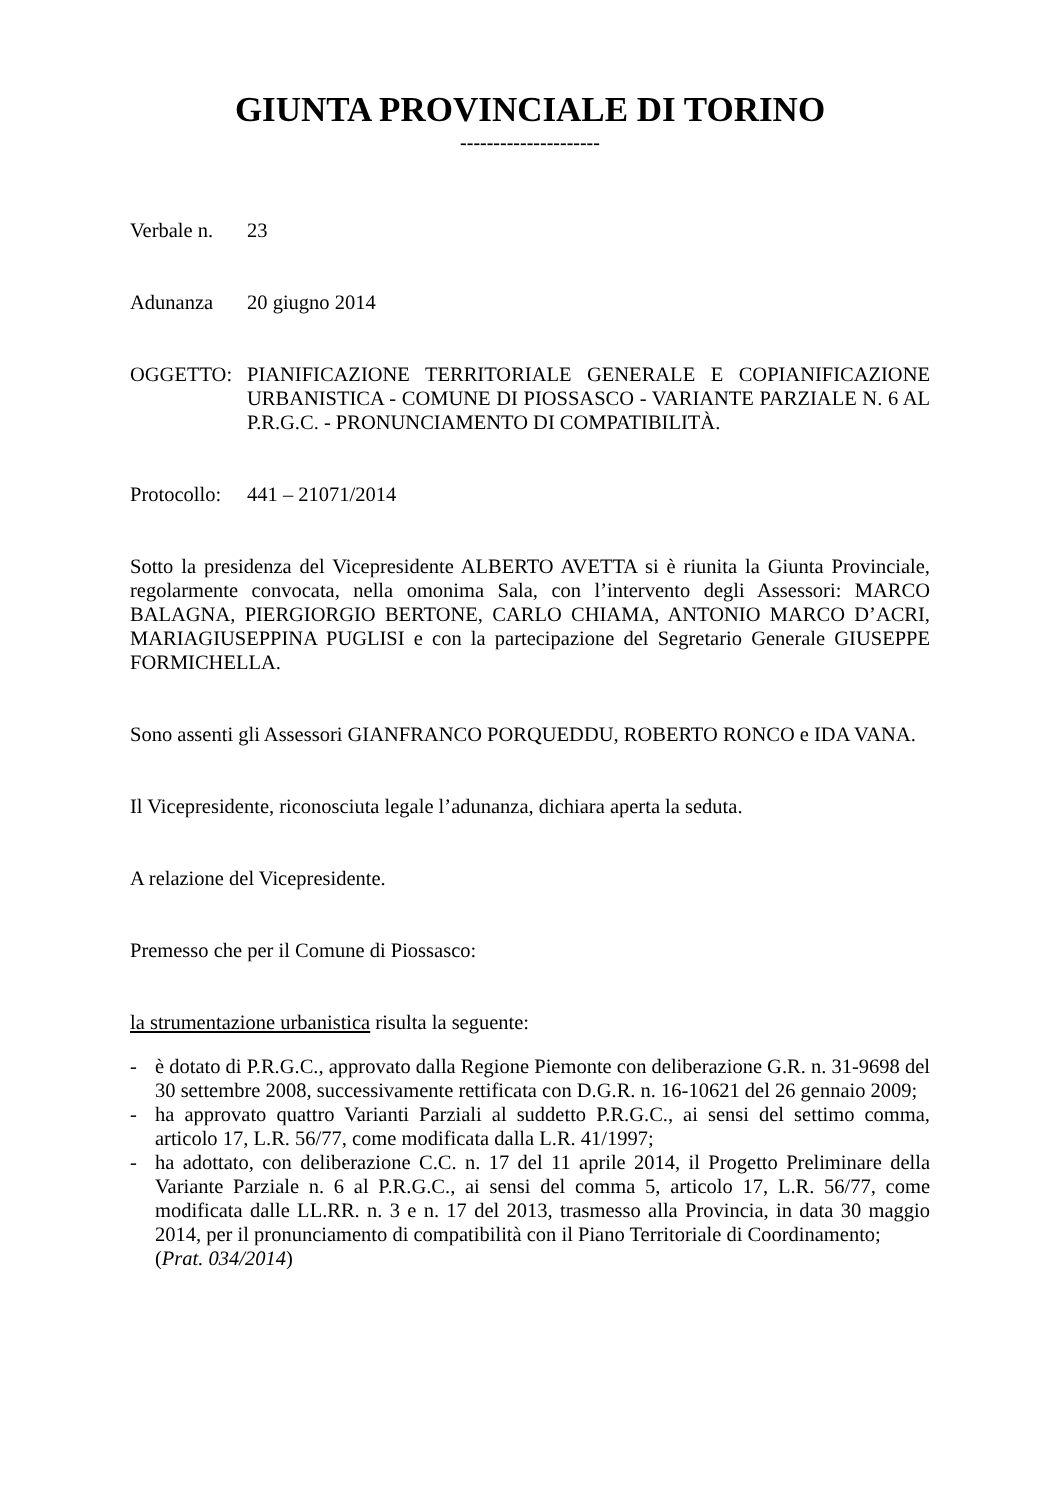GIUNTA PROVINCIALE DI TORINO
---------------------
Verbale n.
23
Adunanza 20 giugno 2014
OGGETTO: PIANIFICAZIONE TERRITORIALE GENERALE E COPIANIFICAZIONE URBANISTICA - COMUNE DI PIOSSASCO - VARIANTE PARZIALE N. 6 AL P.R.G.C. - PRONUNCIAMENTO DI COMPATIBILITÀ.
Protocollo:
441 – 21071/2014
Sotto la presidenza del Vicepresidente ALBERTO AVETTA si è riunita la Giunta Provinciale, regolarmente convocata, nella omonima Sala, con l’intervento degli Assessori: MARCO BALAGNA, PIERGIORGIO BERTONE, CARLO CHIAMA, ANTONIO MARCO D’ACRI, MARIAGIUSEPPINA PUGLISI e con la partecipazione del Segretario Generale GIUSEPPE FORMICHELLA.
Sono assenti gli Assessori GIANFRANCO PORQUEDDU, ROBERTO RONCO e IDA VANA.
Il Vicepresidente, riconosciuta legale l’adunanza, dichiara aperta la seduta.
A relazione del Vicepresidente.
Premesso che per il Comune di Piossasco:
la strumentazione urbanistica risulta la seguente:
- è dotato di P.R.G.C., approvato dalla Regione Piemonte con deliberazione G.R. n. 31-9698 del 30 settembre 2008, successivamente rettificata con D.G.R. n. 16-10621 del 26 gennaio 2009;
- ha approvato quattro Varianti Parziali al suddetto P.R.G.C., ai sensi del settimo comma, articolo 17, L.R. 56/77, come modificata dalla L.R. 41/1997;
- ha adottato, con deliberazione C.C. n. 17 del 11 aprile 2014, il Progetto Preliminare della Variante Parziale n. 6 al P.R.G.C., ai sensi del comma 5, articolo 17, L.R. 56/77, come modificata dalle LL.RR. n. 3 e n. 17 del 2013, trasmesso alla Provincia, in data 30 maggio 2014, per il pronunciamento di compatibilità con il Piano Territoriale di Coordinamento;
(Prat. 034/2014)